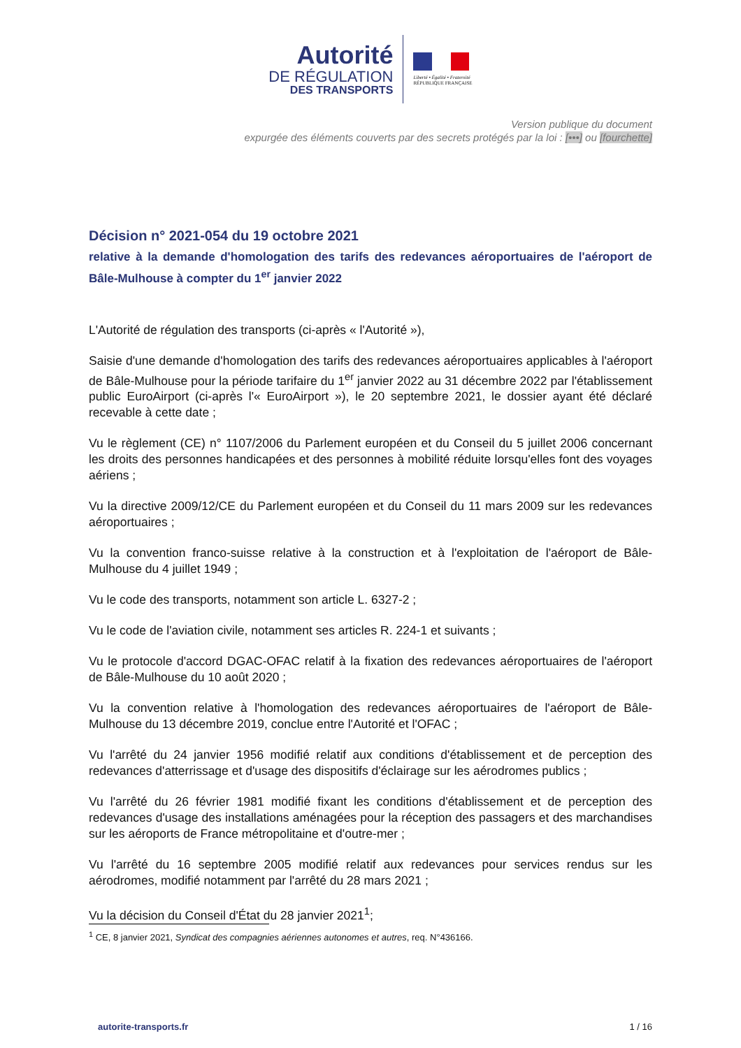Autorité
DE RÉGULATION
DES TRANSPORTS
Liberté • Égalité • Fraternité
RÉPUBLIQUE FRANÇAISE
Version publique du document
expurgée des éléments couverts par des secrets protégés par la loi : [•••] ou [fourchette]
Décision n° 2021-054 du 19 octobre 2021
relative à la demande d'homologation des tarifs des redevances aéroportuaires de l'aéroport de Bâle-Mulhouse à compter du 1<sup>er</sup> janvier 2022
L'Autorité de régulation des transports (ci-après « l'Autorité »),
Saisie d'une demande d'homologation des tarifs des redevances aéroportuaires applicables à l'aéroport de Bâle-Mulhouse pour la période tarifaire du 1<sup>er</sup> janvier 2022 au 31 décembre 2022 par l'établissement public EuroAirport (ci-après l'« EuroAirport »), le 20 septembre 2021, le dossier ayant été déclaré recevable à cette date ;
Vu le règlement (CE) n° 1107/2006 du Parlement européen et du Conseil du 5 juillet 2006 concernant les droits des personnes handicapées et des personnes à mobilité réduite lorsqu'elles font des voyages aériens ;
Vu la directive 2009/12/CE du Parlement européen et du Conseil du 11 mars 2009 sur les redevances aéroportuaires ;
Vu la convention franco-suisse relative à la construction et à l'exploitation de l'aéroport de Bâle-Mulhouse du 4 juillet 1949 ;
Vu le code des transports, notamment son article L. 6327-2 ;
Vu le code de l'aviation civile, notamment ses articles R. 224-1 et suivants ;
Vu le protocole d'accord DGAC-OFAC relatif à la fixation des redevances aéroportuaires de l'aéroport de Bâle-Mulhouse du 10 août 2020 ;
Vu la convention relative à l'homologation des redevances aéroportuaires de l'aéroport de Bâle-Mulhouse du 13 décembre 2019, conclue entre l'Autorité et l'OFAC ;
Vu l'arrêté du 24 janvier 1956 modifié relatif aux conditions d'établissement et de perception des redevances d'atterrissage et d'usage des dispositifs d'éclairage sur les aérodromes publics ;
Vu l'arrêté du 26 février 1981 modifié fixant les conditions d'établissement et de perception des redevances d'usage des installations aménagées pour la réception des passagers et des marchandises sur les aéroports de France métropolitaine et d'outre-mer ;
Vu l'arrêté du 16 septembre 2005 modifié relatif aux redevances pour services rendus sur les aérodromes, modifié notamment par l'arrêté du 28 mars 2021 ;
Vu la décision du Conseil d'État du 28 janvier 2021<sup>1</sup>;
<sup>1</sup> CE, 8 janvier 2021, Syndicat des compagnies aériennes autonomes et autres, req. N°436166.
autorite-transports.fr 1 / 16